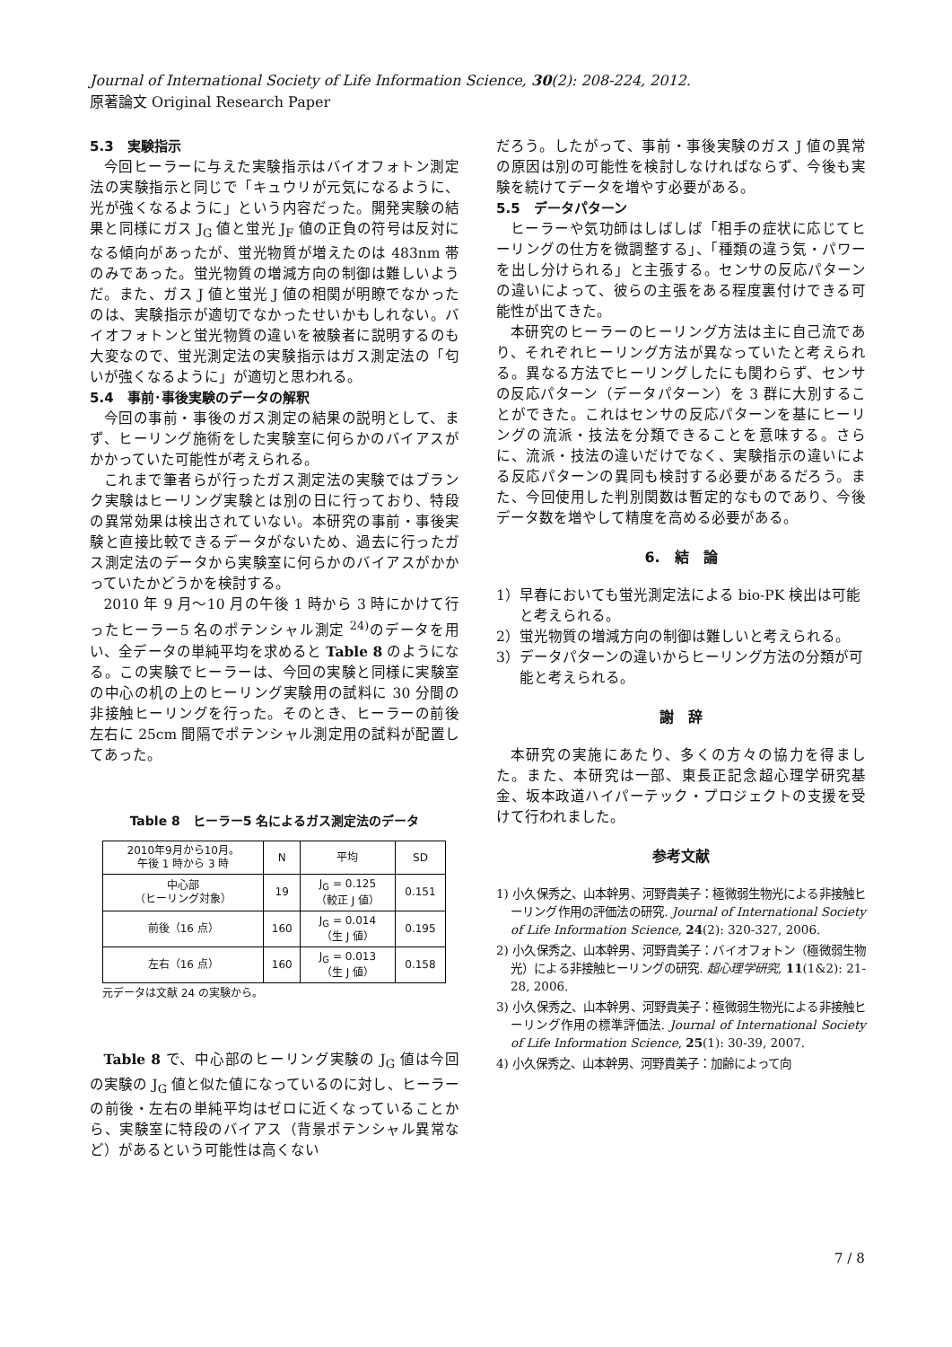Journal of International Society of Life Information Science, 30(2): 208-224, 2012.
原著論文 Original Research Paper
5.3　実験指示
今回ヒーラーに与えた実験指示はバイオフォトン測定法の実験指示と同じで「キュウリが元気になるように、光が強くなるように」という内容だった。開発実験の結果と同様にガス J<sub>G</sub> 値と蛍光 J<sub>F</sub> 値の正負の符号は反対になる傾向があったが、蛍光物質が増えたのは 483nm 帯のみであった。蛍光物質の増減方向の制御は難しいようだ。また、ガス J 値と蛍光 J 値の相関が明瞭でなかったのは、実験指示が適切でなかったせいかもしれない。バイオフォトンと蛍光物質の違いを被験者に説明するのも大変なので、蛍光測定法の実験指示はガス測定法の「匂いが強くなるように」が適切と思われる。
5.4　事前･事後実験のデータの解釈
今回の事前・事後のガス測定の結果の説明として、まず、ヒーリング施術をした実験室に何らかのバイアスがかかっていた可能性が考えられる。
これまで筆者らが行ったガス測定法の実験ではブランク実験はヒーリング実験とは別の日に行っており、特段の異常効果は検出されていない。本研究の事前・事後実験と直接比較できるデータがないため、過去に行ったガス測定法のデータから実験室に何らかのバイアスがかかっていたかどうかを検討する。
2010 年 9 月～10 月の午後 1 時から 3 時にかけて行ったヒーラー5 名のポテンシャル測定 <sup>24)</sup>のデータを用い、全データの単純平均を求めると Table 8 のようになる。この実験でヒーラーは、今回の実験と同様に実験室の中心の机の上のヒーリング実験用の試料に 30 分間の非接触ヒーリングを行った。そのとき、ヒーラーの前後左右に 25cm 間隔でポテンシャル測定用の試料が配置してあった。
Table 8　ヒーラー5 名によるガス測定法のデータ
| 2010年9月から10月。 午後 1 時から 3 時 | N | 平均 | SD |
| --- | --- | --- | --- |
| 中心部 （ヒーリング対象） | 19 | J<sub>G</sub> = 0.125 （較正 J 値） | 0.151 |
| 前後（16 点） | 160 | J<sub>G</sub> = 0.014 （生 J 値） | 0.195 |
| 左右（16 点） | 160 | J<sub>G</sub> = 0.013 （生 J 値） | 0.158 |
元データは文献 24 の実験から。
Table 8 で、中心部のヒーリング実験の J<sub>G</sub> 値は今回の実験の J<sub>G</sub> 値と似た値になっているのに対し、ヒーラーの前後・左右の単純平均はゼロに近くなっていることから、実験室に特段のバイアス（背景ポテンシャル異常など）があるという可能性は高くない
だろう。したがって、事前・事後実験のガス J 値の異常の原因は別の可能性を検討しなければならず、今後も実験を続けてデータを増やす必要がある。
5.5　データパターン
ヒーラーや気功師はしばしば「相手の症状に応じてヒーリングの仕方を微調整する」、「種類の違う気・パワーを出し分けられる」と主張する。センサの反応パターンの違いによって、彼らの主張をある程度裏付けできる可能性が出てきた。
本研究のヒーラーのヒーリング方法は主に自己流であり、それぞれヒーリング方法が異なっていたと考えられる。異なる方法でヒーリングしたにも関わらず、センサの反応パターン（データパターン）を 3 群に大別することができた。これはセンサの反応パターンを基にヒーリングの流派・技法を分類できることを意味する。さらに、流派・技法の違いだけでなく、実験指示の違いによる反応パターンの異同も検討する必要があるだろう。また、今回使用した判別関数は暫定的なものであり、今後データ数を増やして精度を高める必要がある。
6.　結　論
1）早春においても蛍光測定法による bio-PK 検出は可能と考えられる。
2）蛍光物質の増減方向の制御は難しいと考えられる。
3）データパターンの違いからヒーリング方法の分類が可能と考えられる。
謝　辞
本研究の実施にあたり、多くの方々の協力を得ました。また、本研究は一部、東長正記念超心理学研究基金、坂本政道ハイパーテック・プロジェクトの支援を受けて行われました。
参考文献
1) 小久保秀之、山本幹男、河野貴美子：極微弱生物光による非接触ヒーリング作用の評価法の研究. Journal of International Society of Life Information Science, 24(2): 320-327, 2006.
2) 小久保秀之、山本幹男、河野貴美子：バイオフォトン（極微弱生物光）による非接触ヒーリングの研究. 超心理学研究, 11(1&2): 21-28, 2006.
3) 小久保秀之、山本幹男、河野貴美子：極微弱生物光による非接触ヒーリング作用の標準評価法. Journal of International Society of Life Information Science, 25(1): 30-39, 2007.
4) 小久保秀之、山本幹男、河野貴美子：加齢によって向
7 / 8